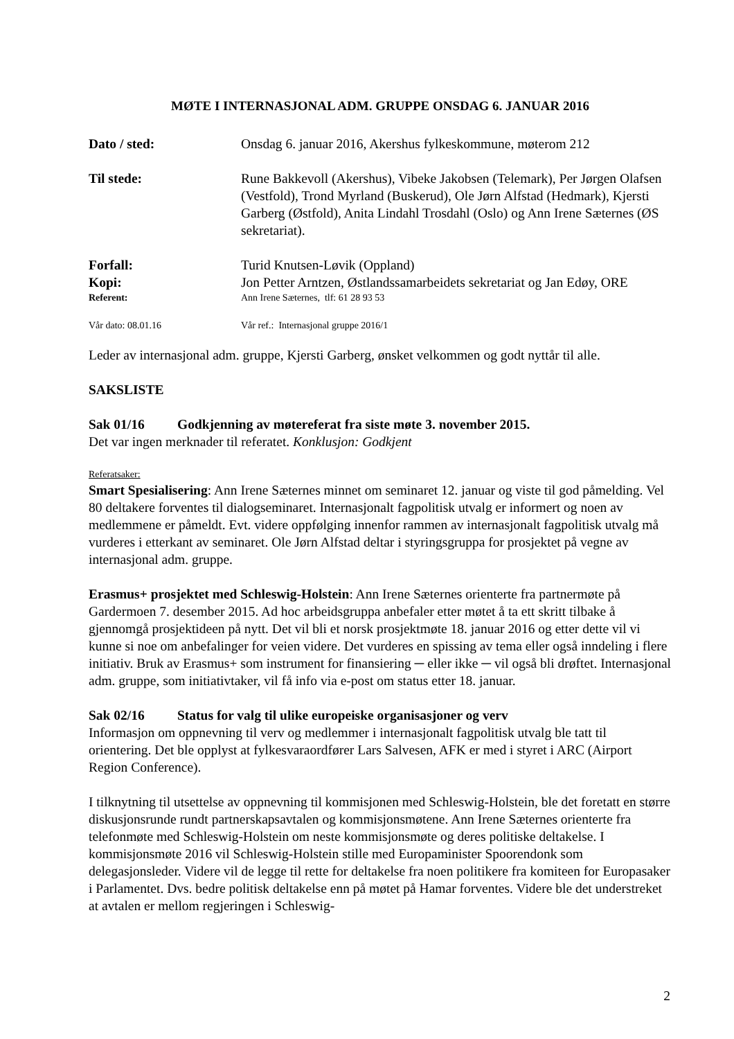MØTE I INTERNASJONAL ADM. GRUPPE ONSDAG 6. JANUAR 2016
Dato / sted: Onsdag 6. januar 2016, Akershus fylkeskommune, møterom 212
Til stede: Rune Bakkevoll (Akershus), Vibeke Jakobsen (Telemark), Per Jørgen Olafsen (Vestfold), Trond Myrland (Buskerud), Ole Jørn Alfstad (Hedmark), Kjersti Garberg (Østfold), Anita Lindahl Trosdahl (Oslo) og Ann Irene Sæternes (ØS sekretariat).
Forfall: Turid Knutsen-Løvik (Oppland)
Kopi: Jon Petter Arntzen, Østlandssamarbeidets sekretariat og Jan Edøy, ORE
Referent: Ann Irene Sæternes, tlf: 61 28 93 53
Vår dato: 08.01.16 Vår ref.: Internasjonal gruppe 2016/1
Leder av internasjonal adm. gruppe, Kjersti Garberg, ønsket velkommen og godt nyttår til alle.
SAKSLISTE
Sak 01/16 Godkjenning av møtereferat fra siste møte 3. november 2015.
Det var ingen merknader til referatet. Konklusjon: Godkjent
Referatsaker:
Smart Spesialisering: Ann Irene Sæternes minnet om seminaret 12. januar og viste til god påmelding. Vel 80 deltakere forventes til dialogseminaret. Internasjonalt fagpolitisk utvalg er informert og noen av medlemmene er påmeldt. Evt. videre oppfølging innenfor rammen av internasjonalt fagpolitisk utvalg må vurderes i etterkant av seminaret. Ole Jørn Alfstad deltar i styringsgruppa for prosjektet på vegne av internasjonal adm. gruppe.
Erasmus+ prosjektet med Schleswig-Holstein: Ann Irene Sæternes orienterte fra partnermøte på Gardermoen 7. desember 2015. Ad hoc arbeidsgruppa anbefaler etter møtet å ta ett skritt tilbake å gjennomgå prosjektideen på nytt. Det vil bli et norsk prosjektmøte 18. januar 2016 og etter dette vil vi kunne si noe om anbefalinger for veien videre. Det vurderes en spissing av tema eller også inndeling i flere initiativ. Bruk av Erasmus+ som instrument for finansiering ─ eller ikke ─ vil også bli drøftet. Internasjonal adm. gruppe, som initiativtaker, vil få info via e-post om status etter 18. januar.
Sak 02/16 Status for valg til ulike europeiske organisasjoner og verv
Informasjon om oppnevning til verv og medlemmer i internasjonalt fagpolitisk utvalg ble tatt til orientering. Det ble opplyst at fylkesvaraordfører Lars Salvesen, AFK er med i styret i ARC (Airport Region Conference).
I tilknytning til utsettelse av oppnevning til kommisjonen med Schleswig-Holstein, ble det foretatt en større diskusjonsrunde rundt partnerskapsavtalen og kommisjonsmøtene. Ann Irene Sæternes orienterte fra telefonmøte med Schleswig-Holstein om neste kommisjonsmøte og deres politiske deltakelse. I kommisjonsmøte 2016 vil Schleswig-Holstein stille med Europaminister Spoorendonk som delegasjonsleder. Videre vil de legge til rette for deltakelse fra noen politikere fra komiteen for Europasaker i Parlamentet. Dvs. bedre politisk deltakelse enn på møtet på Hamar forventes. Videre ble det understreket at avtalen er mellom regjeringen i Schleswig-
2